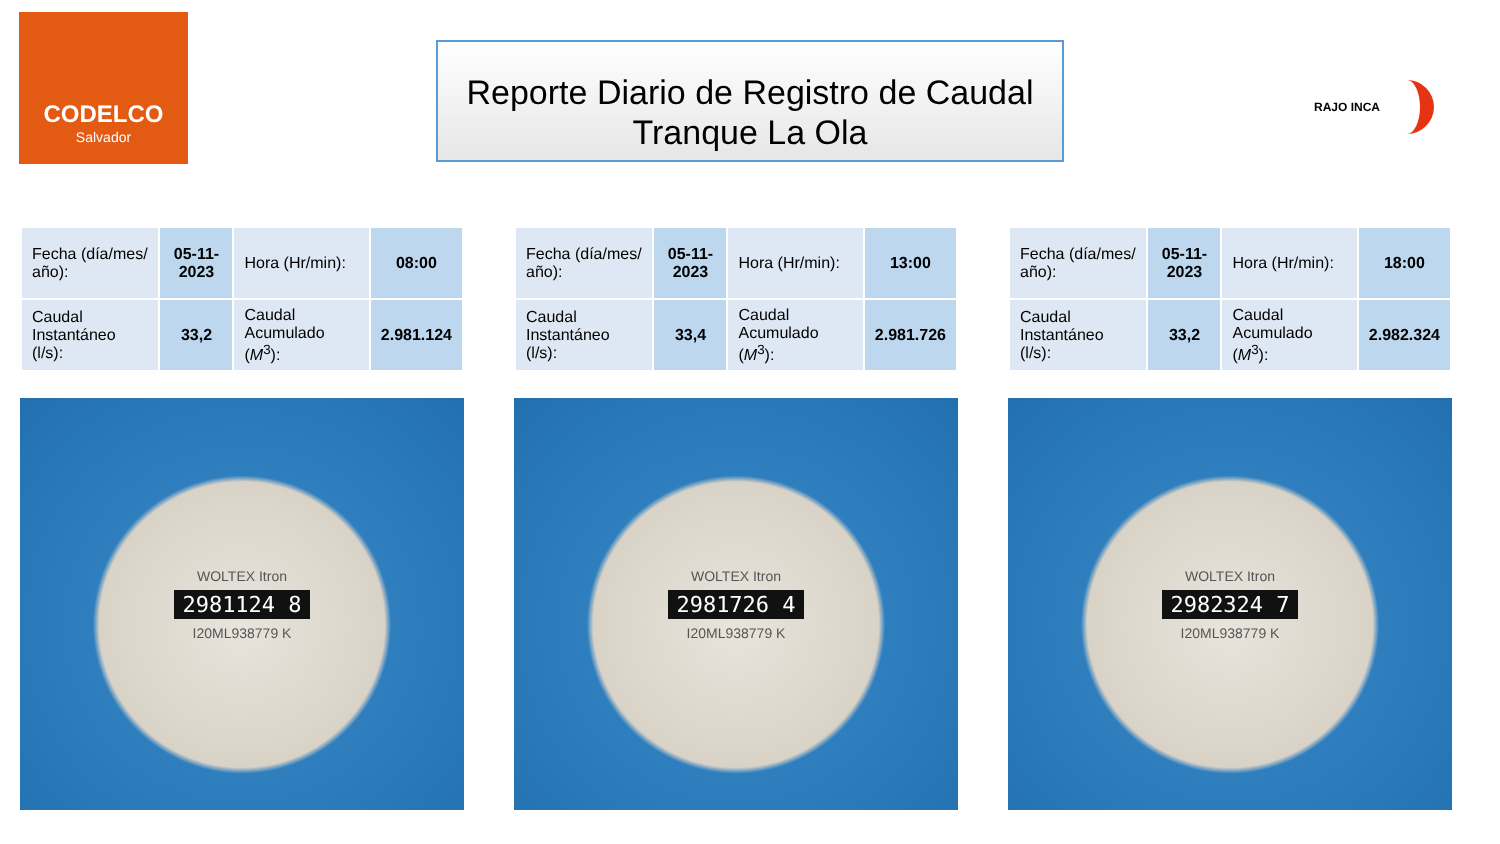CODELCO
Salvador
Reporte Diario de Registro de Caudal
Tranque La Ola
RAJO INCA
| Fecha (día/mes/ año): | 05-11-2023 | Hora (Hr/min): | 08:00 |
| Caudal Instantáneo (l/s): | 33,2 | Caudal Acumulado ( M<sup>3</sup>): | 2.981.124 |
WOLTEX Itron
2981124 8
I20ML938779 K
| Fecha (día/mes/ año): | 05-11-2023 | Hora (Hr/min): | 13:00 |
| Caudal Instantáneo (l/s): | 33,4 | Caudal Acumulado ( M<sup>3</sup>): | 2.981.726 |
WOLTEX Itron
2981726 4
I20ML938779 K
| Fecha (día/mes/ año): | 05-11-2023 | Hora (Hr/min): | 18:00 |
| Caudal Instantáneo (l/s): | 33,2 | Caudal Acumulado ( M<sup>3</sup>): | 2.982.324 |
WOLTEX Itron
2982324 7
I20ML938779 K